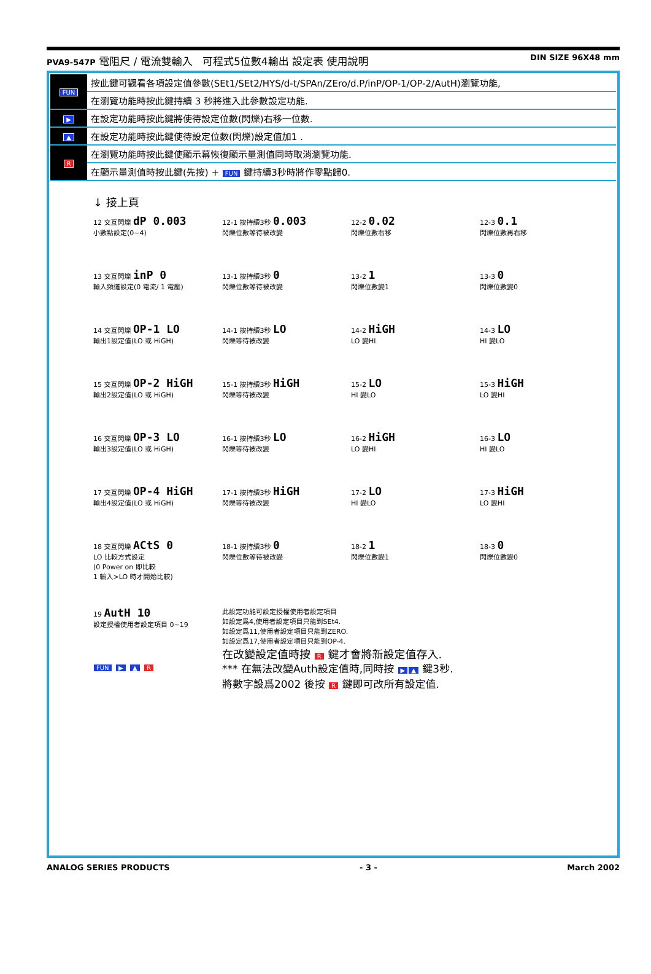PVA9-547P 電阻尺 / 電流雙輸入 可程式5位數4輸出 設定表 使用說明 DIN SIZE 96X48 mm
| FUN | 按此鍵可觀看各項設定值參數(SEt1/SEt2/HYS/d-t/SPAn/ZEro/d.P/inP/OP-1/OP-2/AutH)瀏覽功能, |
| | 在瀏覽功能時按此鍵持續 3 秒將進入此參數設定功能. |
| ▶ | 在設定功能時按此鍵將使待設定位數(閃爍)右移一位數. |
| ▲ | 在設定功能時按此鍵使待設定位數(閃爍)設定值加1 . |
| R | 在瀏覽功能時按此鍵使顯示幕恢復顯示量測值同時取消瀏覽功能. |
| | 在顯示量測值時按此鍵(先按) + FUN 鍵持續3秒時將作零點歸0. |
↓ 接上頁
12 交互閃爍 dP 0.003
小數點設定(0~4)
12-1 按持續3秒 0.003
閃爍位數等待被改變
12-2 0.02
閃爍位數右移
12-3 0.1
閃爍位數再右移
13 交互閃爍 inP 0
輸入頻道設定(0 電流/ 1 電壓)
13-1 按持續3秒 0
閃爍位數等待被改變
13-2 1
閃爍位數變1
13-3 0
閃爍位數變0
14 交互閃爍 OP-1 LO
輸出1設定值(LO 或 HiGH)
14-1 按持續3秒 LO
閃爍等待被改變
14-2 HiGH
LO 變HI
14-3 LO
HI 變LO
15 交互閃爍 OP-2 HiGH
輸出2設定值(LO 或 HiGH)
15-1 按持續3秒 HiGH
閃爍等待被改變
15-2 LO
HI 變LO
15-3 HiGH
LO 變HI
16 交互閃爍 OP-3 LO
輸出3設定值(LO 或 HiGH)
16-1 按持續3秒 LO
閃爍等待被改變
16-2 HiGH
LO 變HI
16-3 LO
HI 變LO
17 交互閃爍 OP-4 HiGH
輸出4設定值(LO 或 HiGH)
17-1 按持續3秒 HiGH
閃爍等待被改變
17-2 LO
HI 變LO
17-3 HiGH
LO 變HI
18 交互閃爍 ACtS 0
LO 比較方式設定
(0 Power on 即比較
1 輸入>LO 時才開始比較)
18-1 按持續3秒 0
閃爍位數等待被改變
18-2 1
閃爍位數變1
18-3 0
閃爍位數變0
19 AutH 10
設定授權使用者設定項目 0~19
此設定功能可設定授權使用者設定項目
如設定爲4,使用者設定項目只能到SEt4.
如設定爲11,使用者設定項目只能到ZERO.
如設定爲17,使用者設定項目只能到OP-4.
在改變設定值時按 R 鍵才會將新設定值存入.
FUN ▶ ▲ R
*** 在無法改變Auth設定值時,同時按 ▶ ▲ 鍵3秒.
將數字設爲2002 後按 R 鍵即可改所有設定值.
ANALOG SERIES PRODUCTS - 3 - March 2002